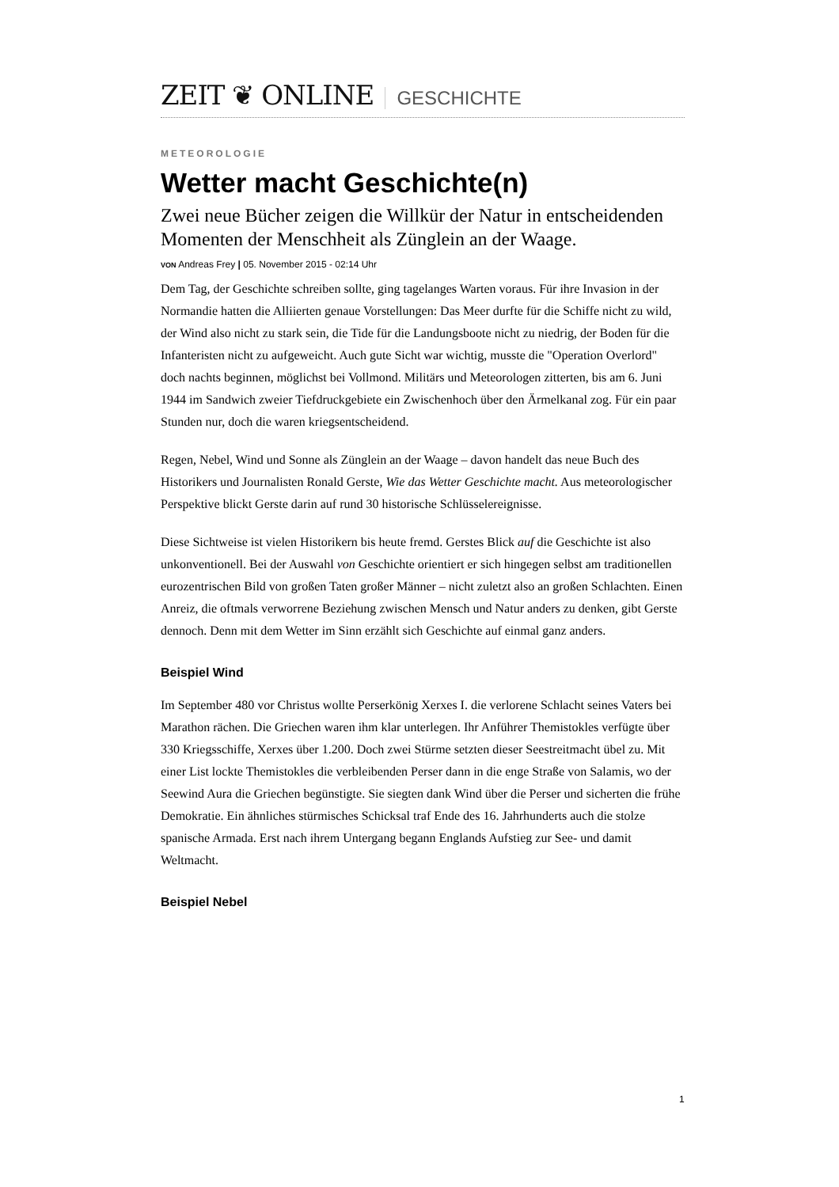ZEIT ❦ ONLINE GESCHICHTE
METEOROLOGIE
Wetter macht Geschichte(n)
Zwei neue Bücher zeigen die Willkür der Natur in entscheidenden Momenten der Menschheit als Zünglein an der Waage.
VON Andreas Frey | 05. November 2015 - 02:14 Uhr
Dem Tag, der Geschichte schreiben sollte, ging tagelanges Warten voraus. Für ihre Invasion in der Normandie hatten die Alliierten genaue Vorstellungen: Das Meer durfte für die Schiffe nicht zu wild, der Wind also nicht zu stark sein, die Tide für die Landungsboote nicht zu niedrig, der Boden für die Infanteristen nicht zu aufgeweicht. Auch gute Sicht war wichtig, musste die "Operation Overlord" doch nachts beginnen, möglichst bei Vollmond. Militärs und Meteorologen zitterten, bis am 6. Juni 1944 im Sandwich zweier Tiefdruckgebiete ein Zwischenhoch über den Ärmelkanal zog. Für ein paar Stunden nur, doch die waren kriegsentscheidend.
Regen, Nebel, Wind und Sonne als Zünglein an der Waage – davon handelt das neue Buch des Historikers und Journalisten Ronald Gerste, Wie das Wetter Geschichte macht. Aus meteorologischer Perspektive blickt Gerste darin auf rund 30 historische Schlüsselereignisse.
Diese Sichtweise ist vielen Historikern bis heute fremd. Gerstes Blick auf die Geschichte ist also unkonventionell. Bei der Auswahl von Geschichte orientiert er sich hingegen selbst am traditionellen eurozentrischen Bild von großen Taten großer Männer – nicht zuletzt also an großen Schlachten. Einen Anreiz, die oftmals verworrene Beziehung zwischen Mensch und Natur anders zu denken, gibt Gerste dennoch. Denn mit dem Wetter im Sinn erzählt sich Geschichte auf einmal ganz anders.
Beispiel Wind
Im September 480 vor Christus wollte Perserkönig Xerxes I. die verlorene Schlacht seines Vaters bei Marathon rächen. Die Griechen waren ihm klar unterlegen. Ihr Anführer Themistokles verfügte über 330 Kriegsschiffe, Xerxes über 1.200. Doch zwei Stürme setzten dieser Seestreitmacht übel zu. Mit einer List lockte Themistokles die verbleibenden Perser dann in die enge Straße von Salamis, wo der Seewind Aura die Griechen begünstigte. Sie siegten dank Wind über die Perser und sicherten die frühe Demokratie. Ein ähnliches stürmisches Schicksal traf Ende des 16. Jahrhunderts auch die stolze spanische Armada. Erst nach ihrem Untergang begann Englands Aufstieg zur See- und damit Weltmacht.
Beispiel Nebel
1